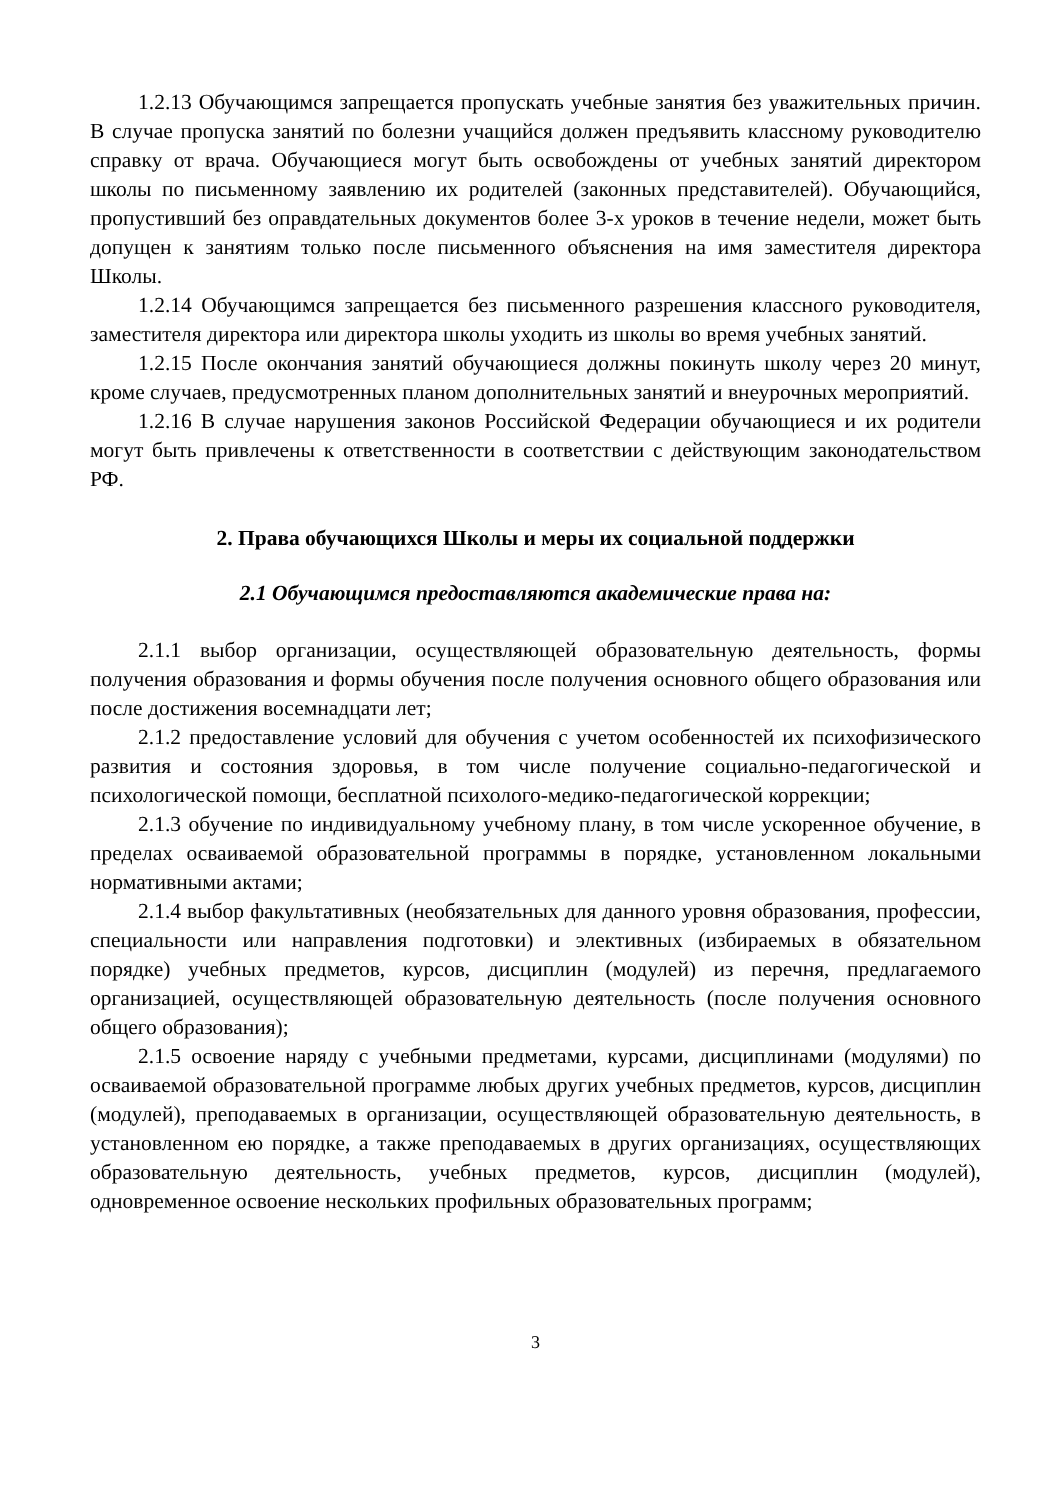1.2.13 Обучающимся запрещается пропускать учебные занятия без уважительных причин. В случае пропуска занятий по болезни учащийся должен предъявить классному руководителю справку от врача. Обучающиеся могут быть освобождены от учебных занятий директором школы по письменному заявлению их родителей (законных представителей). Обучающийся, пропустивший без оправдательных документов более 3-х уроков в течение недели, может быть допущен к занятиям только после письменного объяснения на имя заместителя директора Школы.
1.2.14 Обучающимся запрещается без письменного разрешения классного руководителя, заместителя директора или директора школы уходить из школы во время учебных занятий.
1.2.15 После окончания занятий обучающиеся должны покинуть школу через 20 минут, кроме случаев, предусмотренных планом дополнительных занятий и внеурочных мероприятий.
1.2.16 В случае нарушения законов Российской Федерации обучающиеся и их родители могут быть привлечены к ответственности в соответствии с действующим законодательством РФ.
2. Права обучающихся Школы и меры их социальной поддержки
2.1 Обучающимся предоставляются академические права на:
2.1.1 выбор организации, осуществляющей образовательную деятельность, формы получения образования и формы обучения после получения основного общего образования или после достижения восемнадцати лет;
2.1.2 предоставление условий для обучения с учетом особенностей их психофизического развития и состояния здоровья, в том числе получение социально-педагогической и психологической помощи, бесплатной психолого-медико-педагогической коррекции;
2.1.3 обучение по индивидуальному учебному плану, в том числе ускоренное обучение, в пределах осваиваемой образовательной программы в порядке, установленном локальными нормативными актами;
2.1.4 выбор факультативных (необязательных для данного уровня образования, профессии, специальности или направления подготовки) и элективных (избираемых в обязательном порядке) учебных предметов, курсов, дисциплин (модулей) из перечня, предлагаемого организацией, осуществляющей образовательную деятельность (после получения основного общего образования);
2.1.5 освоение наряду с учебными предметами, курсами, дисциплинами (модулями) по осваиваемой образовательной программе любых других учебных предметов, курсов, дисциплин (модулей), преподаваемых в организации, осуществляющей образовательную деятельность, в установленном ею порядке, а также преподаваемых в других организациях, осуществляющих образовательную деятельность, учебных предметов, курсов, дисциплин (модулей), одновременное освоение нескольких профильных образовательных программ;
3